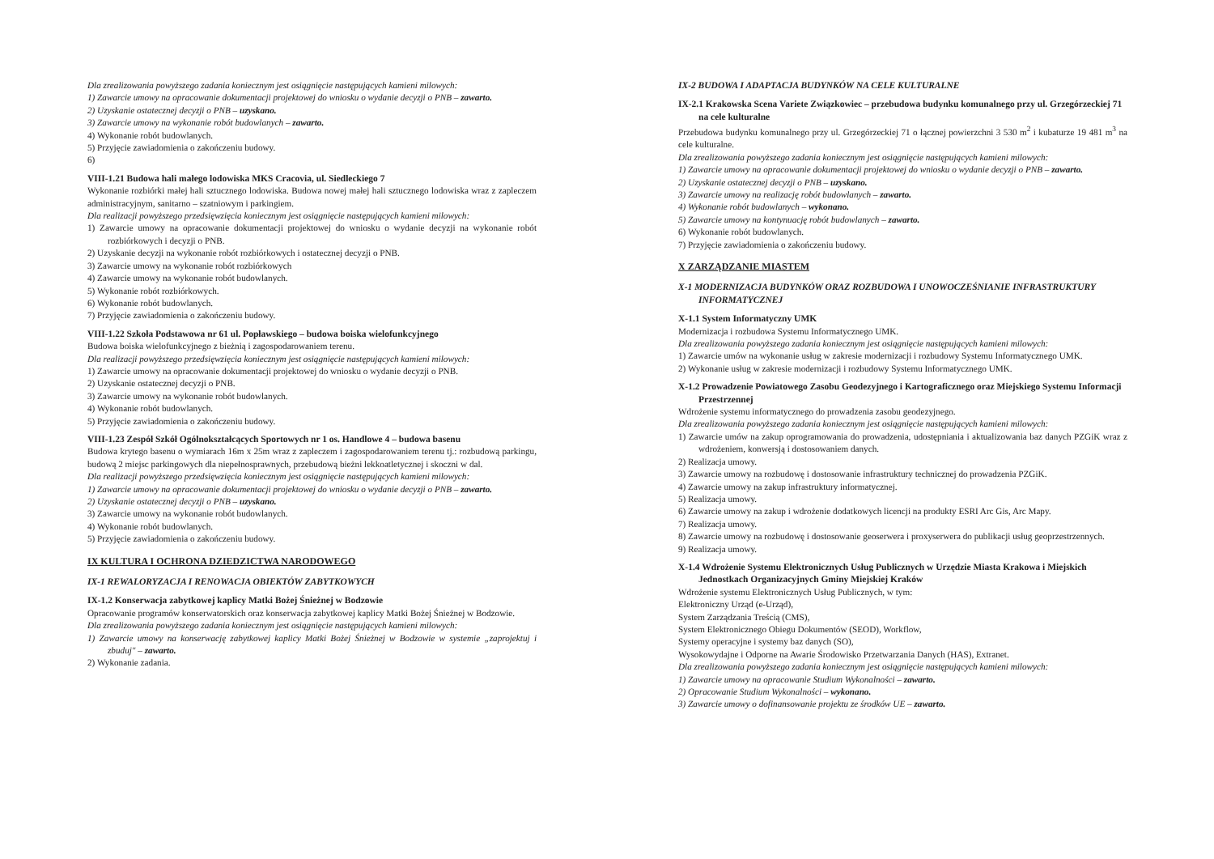Dla zrealizowania powyższego zadania koniecznym jest osiągnięcie następujących kamieni milowych:
1) Zawarcie umowy na opracowanie dokumentacji projektowej do wniosku o wydanie decyzji o PNB – zawarto.
2) Uzyskanie ostatecznej decyzji o PNB – uzyskano.
3) Zawarcie umowy na wykonanie robót budowlanych – zawarto.
4) Wykonanie robót budowlanych.
5) Przyjęcie zawiadomienia o zakończeniu budowy.
6)
VIII-1.21 Budowa hali małego lodowiska MKS Cracovia, ul. Siedleckiego 7
Wykonanie rozbiórki małej hali sztucznego lodowiska. Budowa nowej małej hali sztucznego lodowiska wraz z zapleczem administracyjnym, sanitarno – szatniowym i parkingiem.
Dla realizacji powyższego przedsięwzięcia koniecznym jest osiągnięcie następujących kamieni milowych:
1) Zawarcie umowy na opracowanie dokumentacji projektowej do wniosku o wydanie decyzji na wykonanie robót rozbiórkowych i decyzji o PNB.
2) Uzyskanie decyzji na wykonanie robót rozbiórkowych i ostatecznej decyzji o PNB.
3) Zawarcie umowy na wykonanie robót rozbiórkowych
4) Zawarcie umowy na wykonanie robót budowlanych.
5) Wykonanie robót rozbiórkowych.
6) Wykonanie robót budowlanych.
7) Przyjęcie zawiadomienia o zakończeniu budowy.
VIII-1.22 Szkoła Podstawowa nr 61 ul. Popławskiego – budowa boiska wielofunkcyjnego
Budowa boiska wielofunkcyjnego z bieżnią i zagospodarowaniem terenu.
Dla realizacji powyższego przedsięwzięcia koniecznym jest osiągnięcie następujących kamieni milowych:
1) Zawarcie umowy na opracowanie dokumentacji projektowej do wniosku o wydanie decyzji o PNB.
2) Uzyskanie ostatecznej decyzji o PNB.
3) Zawarcie umowy na wykonanie robót budowlanych.
4) Wykonanie robót budowlanych.
5) Przyjęcie zawiadomienia o zakończeniu budowy.
VIII-1.23 Zespół Szkół Ogólnokształcących Sportowych nr 1 os. Handlowe 4 – budowa basenu
Budowa krytego basenu o wymiarach 16m x 25m wraz z zapleczem i zagospodarowaniem terenu tj.: rozbudową parkingu, budową 2 miejsc parkingowych dla niepełnosprawnych, przebudową bieżni lekkoatletycznej i skoczni w dal.
Dla realizacji powyższego przedsięwzięcia koniecznym jest osiągnięcie następujących kamieni milowych:
1) Zawarcie umowy na opracowanie dokumentacji projektowej do wniosku o wydanie decyzji o PNB – zawarto.
2) Uzyskanie ostatecznej decyzji o PNB – uzyskano.
3) Zawarcie umowy na wykonanie robót budowlanych.
4) Wykonanie robót budowlanych.
5) Przyjęcie zawiadomienia o zakończeniu budowy.
IX KULTURA I OCHRONA DZIEDZICTWA NARODOWEGO
IX-1 REWALORYZACJA I RENOWACJA OBIEKTÓW ZABYTKOWYCH
IX-1.2 Konserwacja zabytkowej kaplicy Matki Bożej Śnieżnej w Bodzowie
Opracowanie programów konserwatorskich oraz konserwacja zabytkowej kaplicy Matki Bożej Śnieżnej w Bodzowie.
Dla zrealizowania powyższego zadania koniecznym jest osiągnięcie następujących kamieni milowych:
1) Zawarcie umowy na konserwację zabytkowej kaplicy Matki Bożej Śnieżnej w Bodzowie w systemie „zaprojektuj i zbuduj" – zawarto.
2) Wykonanie zadania.
IX-2 BUDOWA I ADAPTACJA BUDYNKÓW NA CELE KULTURALNE
IX-2.1 Krakowska Scena Variete Związkowiec – przebudowa budynku komunalnego przy ul. Grzegórzeckiej 71 na cele kulturalne
Przebudowa budynku komunalnego przy ul. Grzegórzeckiej 71 o łącznej powierzchni 3 530 m<sup>2</sup> i kubaturze 19 481 m<sup>3</sup> na cele kulturalne.
Dla zrealizowania powyższego zadania koniecznym jest osiągnięcie następujących kamieni milowych:
1) Zawarcie umowy na opracowanie dokumentacji projektowej do wniosku o wydanie decyzji o PNB – zawarto.
2) Uzyskanie ostatecznej decyzji o PNB – uzyskano.
3) Zawarcie umowy na realizację robót budowlanych – zawarto.
4) Wykonanie robót budowlanych – wykonano.
5) Zawarcie umowy na kontynuację robót budowlanych – zawarto.
6) Wykonanie robót budowlanych.
7) Przyjęcie zawiadomienia o zakończeniu budowy.
X ZARZĄDZANIE MIASTEM
X-1 MODERNIZACJA BUDYNKÓW ORAZ ROZBUDOWA I UNOWOCZEŚNIANIE INFRASTRUKTURY INFORMATYCZNEJ
X-1.1 System Informatyczny UMK
Modernizacja i rozbudowa Systemu Informatycznego UMK.
Dla zrealizowania powyższego zadania koniecznym jest osiągnięcie następujących kamieni milowych:
1) Zawarcie umów na wykonanie usług w zakresie modernizacji i rozbudowy Systemu Informatycznego UMK.
2) Wykonanie usług w zakresie modernizacji i rozbudowy Systemu Informatycznego UMK.
X-1.2 Prowadzenie Powiatowego Zasobu Geodezyjnego i Kartograficznego oraz Miejskiego Systemu Informacji Przestrzennej
Wdrożenie systemu informatycznego do prowadzenia zasobu geodezyjnego.
Dla zrealizowania powyższego zadania koniecznym jest osiągnięcie następujących kamieni milowych:
1) Zawarcie umów na zakup oprogramowania do prowadzenia, udostępniania i aktualizowania baz danych PZGiK wraz z wdrożeniem, konwersją i dostosowaniem danych.
2) Realizacja umowy.
3) Zawarcie umowy na rozbudowę i dostosowanie infrastruktury technicznej do prowadzenia PZGiK.
4) Zawarcie umowy na zakup infrastruktury informatycznej.
5) Realizacja umowy.
6) Zawarcie umowy na zakup i wdrożenie dodatkowych licencji na produkty ESRI Arc Gis, Arc Mapy.
7) Realizacja umowy.
8) Zawarcie umowy na rozbudowę i dostosowanie geoserwera i proxyserwera do publikacji usług geoprzestrzennych.
9) Realizacja umowy.
X-1.4 Wdrożenie Systemu Elektronicznych Usług Publicznych w Urzędzie Miasta Krakowa i Miejskich Jednostkach Organizacyjnych Gminy Miejskiej Kraków
Wdrożenie systemu Elektronicznych Usług Publicznych, w tym:
Elektroniczny Urząd (e-Urząd),
System Zarządzania Treścią (CMS),
System Elektronicznego Obiegu Dokumentów (SEOD), Workflow,
Systemy operacyjne i systemy baz danych (SO),
Wysokowydajne i Odporne na Awarie Środowisko Przetwarzania Danych (HAS), Extranet.
Dla zrealizowania powyższego zadania koniecznym jest osiągnięcie następujących kamieni milowych:
1) Zawarcie umowy na opracowanie Studium Wykonalności – zawarto.
2) Opracowanie Studium Wykonalności – wykonano.
3) Zawarcie umowy o dofinansowanie projektu ze środków UE – zawarto.